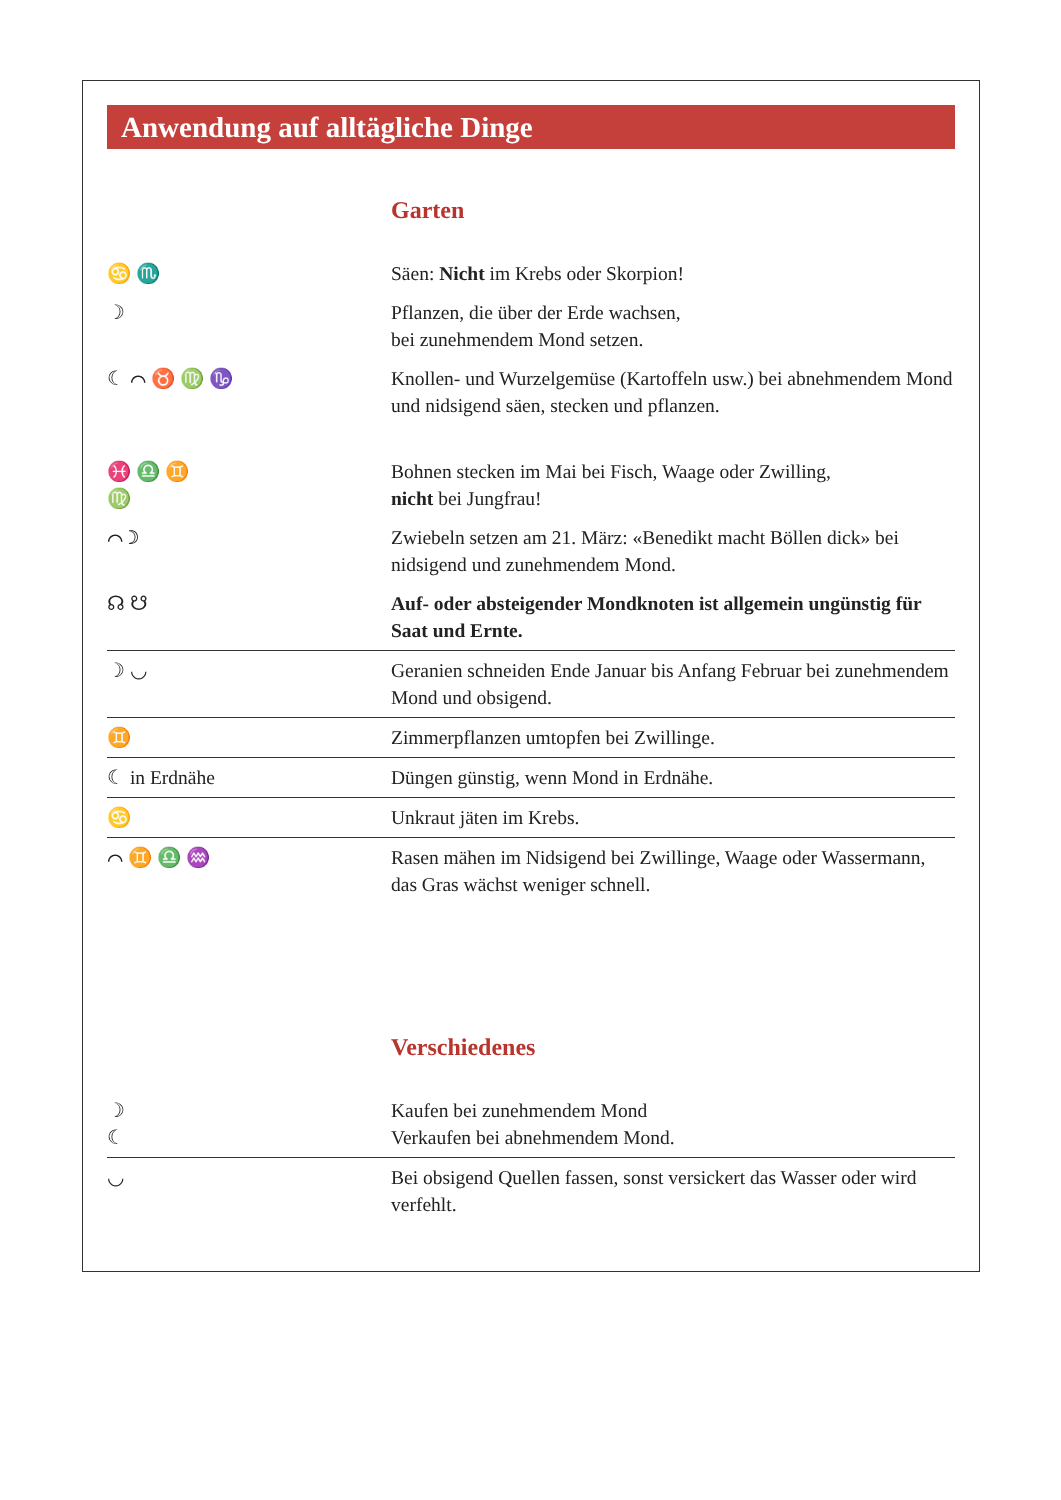Anwendung auf alltägliche Dinge
Garten
| ♋ ♏ | Säen: Nicht im Krebs oder Skorpion! |
| ☽ | Pflanzen, die über der Erde wachsen, bei zunehmendem Mond setzen. |
| ☾ ⌒ ♉ ♍ ♑ | Knollen- und Wurzelgemüse (Kartoffeln usw.) bei abnehmendem Mond und nidsigend säen, stecken und pflanzen. |
| ♓ ♎ ♊ ♍ | Bohnen stecken im Mai bei Fisch, Waage oder Zwilling, nicht bei Jungfrau! |
| ⌒ ☽ | Zwiebeln setzen am 21. März: «Benedikt macht Böllen dick» bei nidsigend und zunehmendem Mond. |
| ☊ ☋ | Auf- oder absteigender Mondknoten ist allgemein ungünstig für Saat und Ernte. |
| ☽ ◡ | Geranien schneiden Ende Januar bis Anfang Februar bei zunehmendem Mond und obsigend. |
| ♊ | Zimmerpflanzen umtopfen bei Zwillinge. |
| ☾ in Erdnähe | Düngen günstig, wenn Mond in Erdnähe. |
| ♋ | Unkraut jäten im Krebs. |
| ⌒ ♊ ♎ ♒ | Rasen mähen im Nidsigend bei Zwillinge, Waage oder Wassermann, das Gras wächst weniger schnell. |
Verschiedenes
| ☽ ☾ | Kaufen bei zunehmendem Mond Verkaufen bei abnehmendem Mond. |
| ◡ | Bei obsigend Quellen fassen, sonst versickert das Wasser oder wird verfehlt. |